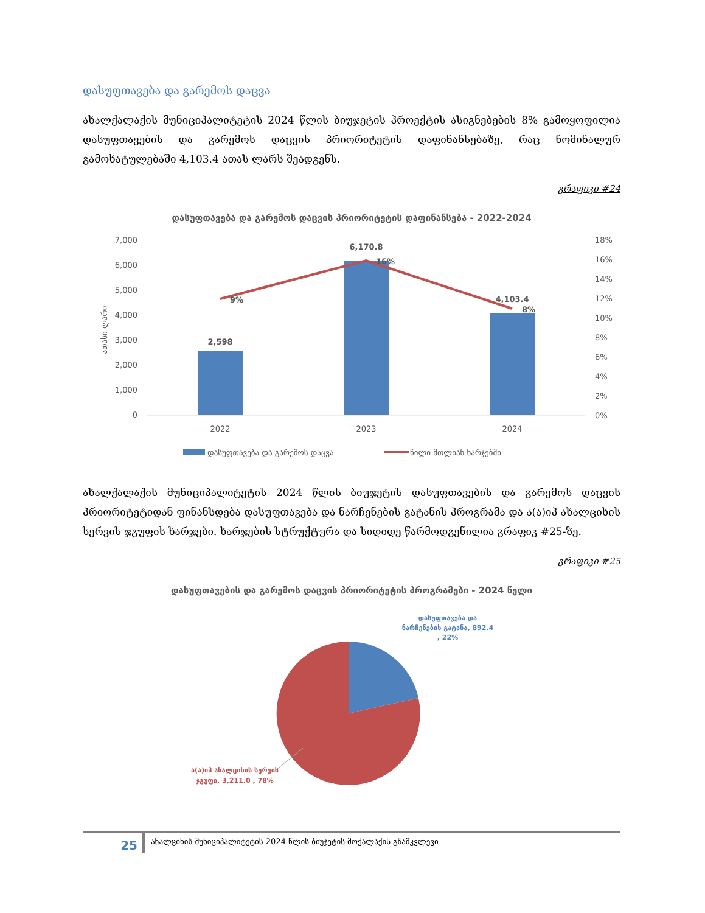დასუფთავება და გარემოს დაცვა
ახალქალაქის მუნიციპალიტეტის 2024 წლის ბიუჯეტის პროექტის ასიგნებების 8% გამოყოფილია დასუფთავების და გარემოს დაცვის პრიორიტეტის დაფინანსებაზე, რაც ნომინალურ გამოხატულებაში 4,103.4 ათას ლარს შეადგენს.
გრაფიკი #24
დასუფთავება და გარემოს დაცვის პრიორიტეტის დაფინანსება - 2022-2024
7,000
6,000
5,000
4,000
3,000
2,000
1,000
0
ათასი ლარი
2,598
6,170.8
4,103.4
9%
16%
8%
18%
16%
14%
12%
10%
8%
6%
4%
2%
0%
2022
2023
2024
დასუფთავება და გარემოს დაცვა
წილი მთლიან ხარჯებში
ახალქალაქის მუნიციპალიტეტის 2024 წლის ბიუჯეტის დასუფთავების და გარემოს დაცვის პრიორიტეტიდან ფინანსდება დასუფთავება და ნარჩენების გატანის პროგრამა და ა(ა)იპ ახალციხის სერვის ჯგუფის ხარჯები. ხარჯების სტრუქტურა და სიდიდე წარმოდგენილია გრაფიკ #25-ზე.
გრაფიკი #25
დასუფთავების და გარემოს დაცვის პრიორიტეტის პროგრამები - 2024 წელი
დასუფთავება და
ნარჩენების გატანა, 892.4
, 22%
ა(ა)იპ ახალციხის სერვის
ჯგუფი, 3,211.0 , 78%
25
ახალციხის მუნიციპალიტეტის 2024 წლის ბიუჯეტის მოქალაქის გზამკვლევი